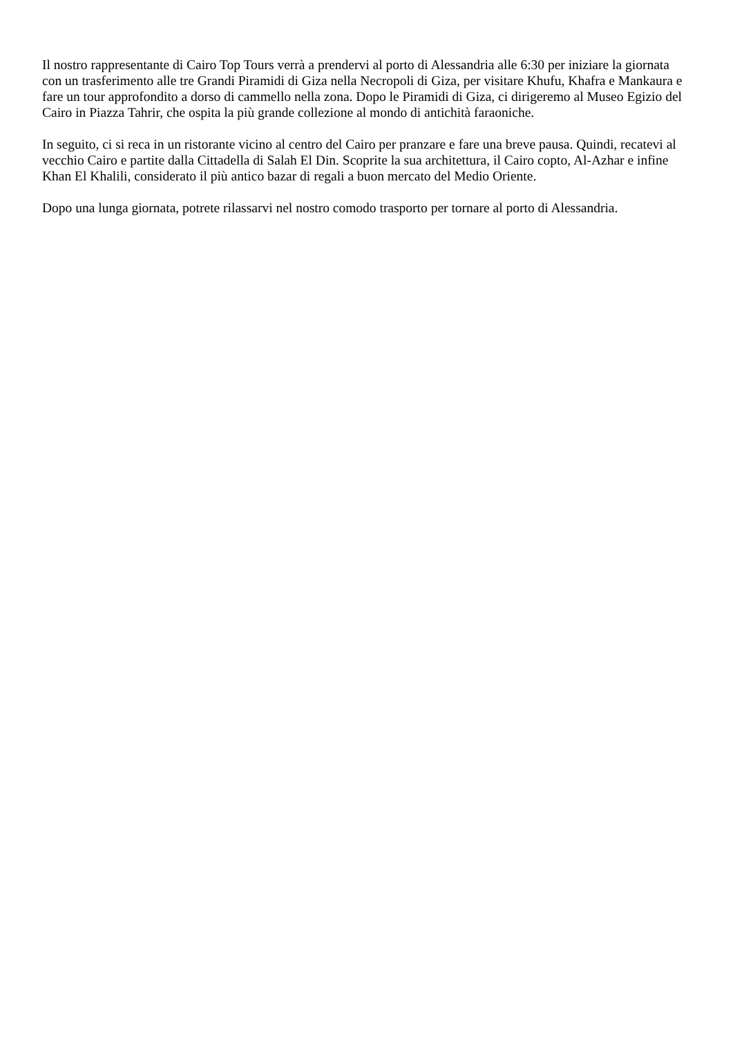Il nostro rappresentante di Cairo Top Tours verrà a prendervi al porto di Alessandria alle 6:30 per iniziare la giornata con un trasferimento alle tre Grandi Piramidi di Giza nella Necropoli di Giza, per visitare Khufu, Khafra e Mankaura e fare un tour approfondito a dorso di cammello nella zona. Dopo le Piramidi di Giza, ci dirigeremo al Museo Egizio del Cairo in Piazza Tahrir, che ospita la più grande collezione al mondo di antichità faraoniche.
In seguito, ci si reca in un ristorante vicino al centro del Cairo per pranzare e fare una breve pausa. Quindi, recatevi al vecchio Cairo e partite dalla Cittadella di Salah El Din. Scoprite la sua architettura, il Cairo copto, Al-Azhar e infine Khan El Khalili, considerato il più antico bazar di regali a buon mercato del Medio Oriente.
Dopo una lunga giornata, potrete rilassarvi nel nostro comodo trasporto per tornare al porto di Alessandria.